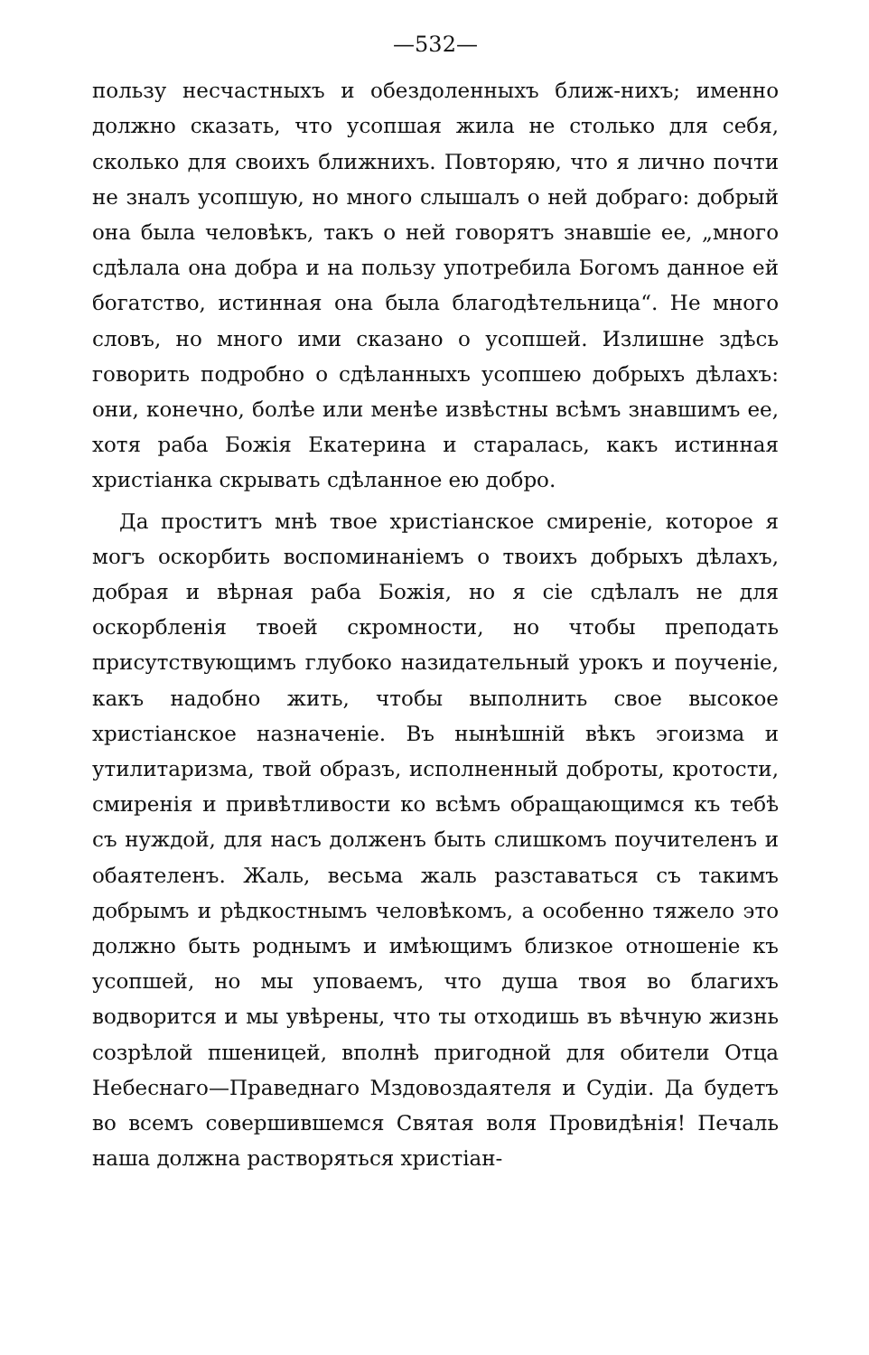—532—
пользу несчастныхъ и обездоленныхъ ближ-нихъ; именно должно сказать, что усопшая жила не столько для себя, сколько для своихъ ближнихъ. Повторяю, что я лично почти не зналъ усопшую, но много слышалъ о ней добраго: добрый она была человѣкъ, такъ о ней говорятъ знавшіе ее, „много сдѣлала она добра и на пользу употребила Богомъ данное ей богатство, истинная она была благодѣтельница“. Не много словъ, но много ими сказано о усопшей. Излишне здѣсь говорить подробно о сдѣланныхъ усопшею добрыхъ дѣлахъ: они, конечно, болѣе или менѣе извѣстны всѣмъ знавшимъ ее, хотя раба Божія Екатерина и старалась, какъ истинная христіанка скрывать сдѣланное ею добро.
Да проститъ мнѣ твое христіанское смиреніе, которое я могъ оскорбить воспоминаніемъ о твоихъ добрыхъ дѣлахъ, добрая и вѣрная раба Божія, но я сіе сдѣлалъ не для оскорбленія твоей скромности, но чтобы преподать присутствующимъ глубоко назидательный урокъ и поученіе, какъ надобно жить, чтобы выполнить свое высокое христіанское назначеніе. Въ нынѣшній вѣкъ эгоизма и утилитаризма, твой образъ, исполненный доброты, кротости, смиренія и привѣтливости ко всѣмъ обращающимся къ тебѣ съ нуждой, для насъ долженъ быть слишкомъ поучителенъ и обаятеленъ. Жаль, весьма жаль разставаться съ такимъ добрымъ и рѣдкостнымъ человѣкомъ, а особенно тяжело это должно быть роднымъ и имѣющимъ близкое отношеніе къ усопшей, но мы уповаемъ, что душа твоя во благихъ водворится и мы увѣрены, что ты отходишь въ вѣчную жизнь созрѣлой пшеницей, вполнѣ пригодной для обители Отца Небеснаго—Праведнаго Мздовоздаятеля и Судіи. Да будетъ во всемъ совершившемся Святая воля Провидѣнія! Печаль наша должна растворяться христіан-